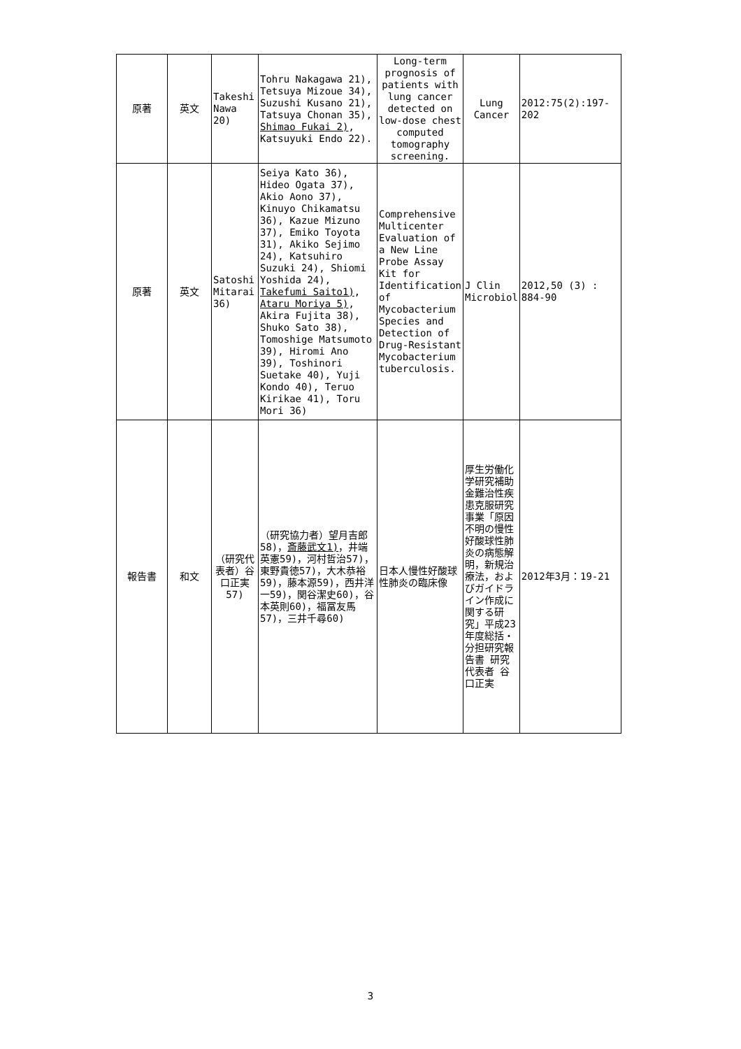| 原著 | 英文 | Takeshi Nawa 20) | Tohru Nakagawa 21), Tetsuya Mizoue 34), Suzushi Kusano 21), Tatsuya Chonan 35), Shimao Fukai 2) , Katsuyuki Endo 22). | Long-term prognosis of patients with lung cancer detected on low-dose chest computed tomography screening. | Lung Cancer | 2012:75(2):197-202 |
| 原著 | 英文 | Satoshi Mitarai 36) | Seiya Kato 36), Hideo Ogata 37), Akio Aono 37), Kinuyo Chikamatsu 36), Kazue Mizuno 37), Emiko Toyota 31), Akiko Sejimo 24), Katsuhiro Suzuki 24), Shiomi Yoshida 24), Takefumi Saito1) , Ataru Moriya 5) , Akira Fujita 38), Shuko Sato 38), Tomoshige Matsumoto 39), Hiromi Ano 39), Toshinori Suetake 40), Yuji Kondo 40), Teruo Kirikae 41), Toru Mori 36) | Comprehensive Multicenter Evaluation of a New Line Probe Assay Kit for Identification of Mycobacterium Species and Detection of Drug-Resistant Mycobacterium tuberculosis. | J Clin Microbiol | 2012,50 (3) : 884-90 |
| 報告書 | 和文 | （研究代表者）谷口正実57) | （研究協力者）望月吉郎58)， 斎藤武文1) ，井端英憲59)，河村哲治57)，東野貴徳57)，大木恭裕59)，藤本源59)，西井洋一59)，関谷潔史60)，谷本英則60)，福冨友馬57)，三井千尋60) | 日本人慢性好酸球性肺炎の臨床像 | 厚生労働化学研究補助金難治性疾患克服研究事業「原因不明の慢性好酸球性肺炎の病態解明，新規治療法，およびガイドライン作成に関する研究」平成23年度総括・分担研究報告書 研究代表者 谷口正実 | 2012年3月：19-21 |
3